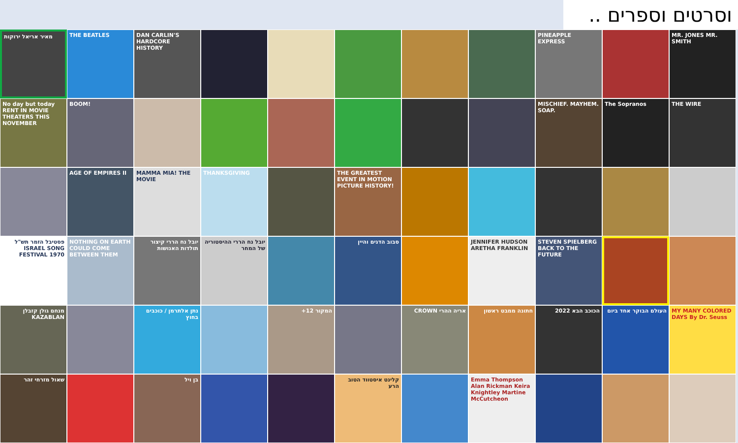וסרטים וספרים ..
מאיר אריאל ירוקות
THE BEATLES
DAN CARLIN'S HARDCORE HISTORY
PINEAPPLE EXPRESS
MR. JONES MR. SMITH
No day but today RENT IN MOVIE THEATERS THIS NOVEMBER
BOOM!
MISCHIEF. MAYHEM. SOAP.
The Sopranos
THE WIRE
AGE OF EMPIRES II
MAMMA MIA! THE MOVIE
THANKSGIVING
THE GREATEST EVENT IN MOTION PICTURE HISTORY!
פסטיבל הזמר תש"ל ISRAEL SONG FESTIVAL 1970
NOTHING ON EARTH COULD COME BETWEEN THEM
יובל נח הררי קיצור תולדות האנושות
יובל נח הררי ההיסטוריה של המחר
סבוב הדגים והיין
JENNIFER HUDSON ARETHA FRANKLIN
STEVEN SPIELBERG BACK TO THE FUTURE
מנחם גולן קזבלן KAZABLAN
נתן אלתרמן / כוכבים בחוץ
המקור 12+
אריה ההרי CROWN
חתונה ממבט ראשון
הכוכב הבא 2022
העולם הבוקר אחד ביום
MY MANY COLORED DAYS By Dr. Seuss
שאול מזרחי זהר
בן ויל
קלינט איסטווד הטוב הרע
Emma Thompson Alan Rickman Keira Knightley Martine McCutcheon